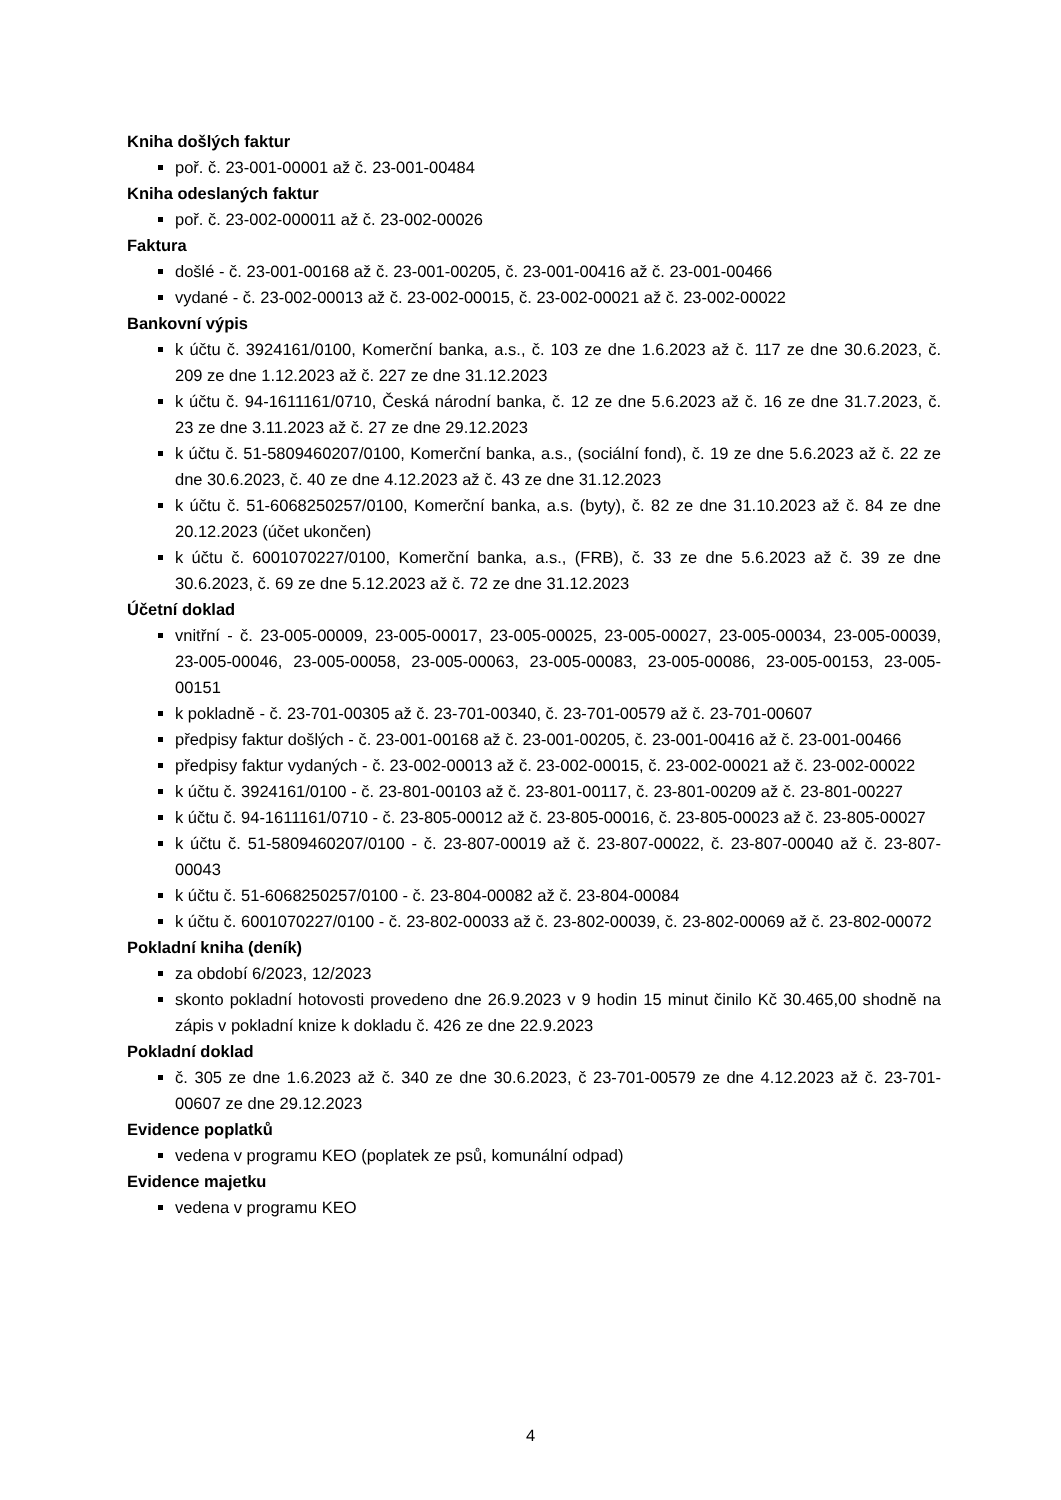Kniha došlých faktur
poř. č. 23-001-00001 až č. 23-001-00484
Kniha odeslaných faktur
poř. č. 23-002-000011 až č. 23-002-00026
Faktura
došlé - č. 23-001-00168 až č. 23-001-00205, č. 23-001-00416 až č. 23-001-00466
vydané - č. 23-002-00013 až č. 23-002-00015, č. 23-002-00021 až č. 23-002-00022
Bankovní výpis
k účtu č. 3924161/0100, Komerční banka, a.s., č. 103 ze dne 1.6.2023 až č. 117 ze dne 30.6.2023, č. 209 ze dne 1.12.2023 až č. 227 ze dne 31.12.2023
k účtu č. 94-1611161/0710, Česká národní banka, č. 12 ze dne 5.6.2023 až č. 16 ze dne 31.7.2023, č. 23 ze dne 3.11.2023 až č. 27 ze dne 29.12.2023
k účtu č. 51-5809460207/0100, Komerční banka, a.s., (sociální fond), č. 19 ze dne 5.6.2023 až č. 22 ze dne 30.6.2023, č. 40 ze dne 4.12.2023 až č. 43 ze dne 31.12.2023
k účtu č. 51-6068250257/0100, Komerční banka, a.s. (byty), č. 82 ze dne 31.10.2023 až č. 84 ze dne 20.12.2023 (účet ukončen)
k účtu č. 6001070227/0100, Komerční banka, a.s., (FRB), č. 33 ze dne 5.6.2023 až č. 39 ze dne 30.6.2023, č. 69 ze dne 5.12.2023 až č. 72 ze dne 31.12.2023
Účetní doklad
vnitřní - č. 23-005-00009, 23-005-00017, 23-005-00025, 23-005-00027, 23-005-00034, 23-005-00039, 23-005-00046, 23-005-00058, 23-005-00063, 23-005-00083, 23-005-00086, 23-005-00153, 23-005-00151
k pokladně - č. 23-701-00305 až č. 23-701-00340, č. 23-701-00579 až č. 23-701-00607
předpisy faktur došlých - č. 23-001-00168 až č. 23-001-00205, č. 23-001-00416 až č. 23-001-00466
předpisy faktur vydaných - č. 23-002-00013 až č. 23-002-00015, č. 23-002-00021 až č. 23-002-00022
k účtu č. 3924161/0100 - č. 23-801-00103 až č. 23-801-00117, č. 23-801-00209 až č. 23-801-00227
k účtu č. 94-1611161/0710 - č. 23-805-00012 až č. 23-805-00016, č. 23-805-00023 až č. 23-805-00027
k účtu č. 51-5809460207/0100 - č. 23-807-00019 až č. 23-807-00022, č. 23-807-00040 až č. 23-807-00043
k účtu č. 51-6068250257/0100 - č. 23-804-00082 až č. 23-804-00084
k účtu č. 6001070227/0100 - č. 23-802-00033 až č. 23-802-00039, č. 23-802-00069 až č. 23-802-00072
Pokladní kniha (deník)
za období 6/2023, 12/2023
skonto pokladní hotovosti provedeno dne 26.9.2023 v 9 hodin 15 minut činilo Kč 30.465,00 shodně na zápis v pokladní knize k dokladu č. 426 ze dne 22.9.2023
Pokladní doklad
č. 305 ze dne 1.6.2023 až č. 340 ze dne 30.6.2023, č 23-701-00579 ze dne 4.12.2023 až č. 23-701-00607 ze dne 29.12.2023
Evidence poplatků
vedena v programu KEO (poplatek ze psů, komunální odpad)
Evidence majetku
vedena v programu KEO
4